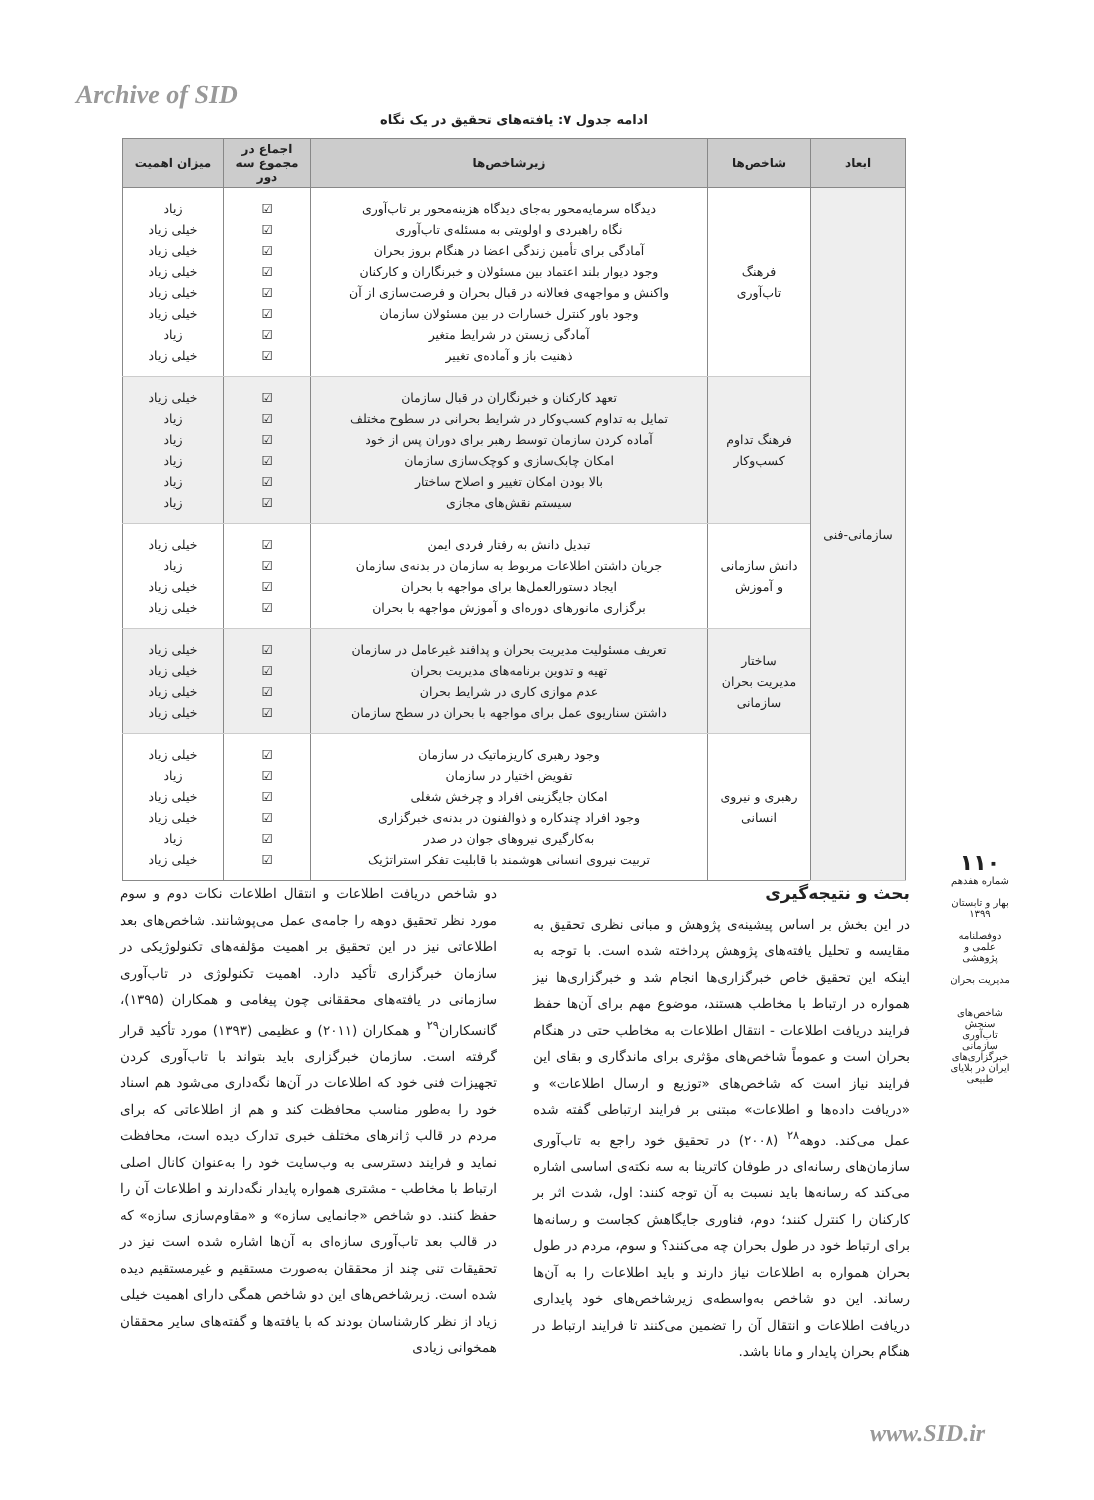Archive of SID
ادامه جدول ۷: یافته‌های تحقیق در یک نگاه
| ابعاد | شاخص‌ها | زیرشاخص‌ها | اجماع در مجموع سه دور | میزان اهمیت |
| --- | --- | --- | --- | --- |
| سازمانی-فنی | فرهنگ تاب‌آوری | دیدگاه سرمایه‌محور به‌جای دیدگاه هزینه‌محور بر تاب‌آوری نگاه راهبردی و اولویتی به مسئله‌ی تاب‌آوری آمادگی برای تأمین زندگی اعضا در هنگام بروز بحران وجود دیوار بلند اعتماد بین مسئولان و خبرنگاران و کارکنان واکنش و مواجهه‌ی فعالانه در قبال بحران و فرصت‌سازی از آن وجود باور کنترل خسارات در بین مسئولان سازمان آمادگی زیستن در شرایط متغیر ذهنیت باز و آماده‌ی تغییر | ☑ ☑ ☑ ☑ ☑ ☑ ☑ ☑ | زیاد خیلی زیاد خیلی زیاد خیلی زیاد خیلی زیاد خیلی زیاد زیاد خیلی زیاد |
| | فرهنگ تداوم کسب‌وکار | تعهد کارکنان و خبرنگاران در قبال سازمان تمایل به تداوم کسب‌وکار در شرایط بحرانی در سطوح مختلف آماده کردن سازمان توسط رهبر برای دوران پس از خود امکان چابک‌سازی و کوچک‌سازی سازمان بالا بودن امکان تغییر و اصلاح ساختار سیستم نقش‌های مجازی | ☑ ☑ ☑ ☑ ☑ ☑ | خیلی زیاد زیاد زیاد زیاد زیاد زیاد |
| | دانش سازمانی و آموزش | تبدیل دانش به رفتار فردی ایمن جریان داشتن اطلاعات مربوط به سازمان در بدنه‌ی سازمان ایجاد دستورالعمل‌ها برای مواجهه با بحران برگزاری مانورهای دوره‌ای و آموزش مواجهه با بحران | ☑ ☑ ☑ ☑ | خیلی زیاد زیاد خیلی زیاد خیلی زیاد |
| | ساختار مدیریت بحران سازمانی | تعریف مسئولیت مدیریت بحران و پدافند غیرعامل در سازمان تهیه و تدوین برنامه‌های مدیریت بحران عدم موازی کاری در شرایط بحران داشتن سناریوی عمل برای مواجهه با بحران در سطح سازمان | ☑ ☑ ☑ ☑ | خیلی زیاد خیلی زیاد خیلی زیاد خیلی زیاد |
| | رهبری و نیروی انسانی | وجود رهبری کاریزماتیک در سازمان تفویض اختیار در سازمان امکان جایگزینی افراد و چرخش شغلی وجود افراد چندکاره و ذوالفنون در بدنه‌ی خبرگزاری به‌کارگیری نیروهای جوان در صدر تربیت نیروی انسانی هوشمند با قابلیت تفکر استراتژیک | ☑ ☑ ☑ ☑ ☑ ☑ | خیلی زیاد زیاد خیلی زیاد خیلی زیاد زیاد خیلی زیاد |
بحث و نتیجه‌گیری
در این بخش بر اساس پیشینه‌ی پژوهش و مبانی نظری تحقیق به مقایسه و تحلیل یافته‌های پژوهش پرداخته شده است. با توجه به اینکه این تحقیق خاص خبرگزاری‌ها انجام شد و خبرگزاری‌ها نیز همواره در ارتباط با مخاطب هستند، موضوع مهم برای آن‌ها حفظ فرایند دریافت اطلاعات - انتقال اطلاعات به مخاطب حتی در هنگام بحران است و عموماً شاخص‌های مؤثری برای ماندگاری و بقای این فرایند نیاز است که شاخص‌های «توزیع و ارسال اطلاعات» و «دریافت داده‌ها و اطلاعات» مبتنی بر فرایند ارتباطی گفته شده عمل می‌کند. دوهه<sup>۲۸</sup> (۲۰۰۸) در تحقیق خود راجع به تاب‌آوری سازمان‌های رسانه‌ای در طوفان کاترینا به سه نکته‌ی اساسی اشاره می‌کند که رسانه‌ها باید نسبت به آن توجه کنند: اول، شدت اثر بر کارکنان را کنترل کنند؛ دوم، فناوری جایگاهش کجاست و رسانه‌ها برای ارتباط خود در طول بحران چه می‌کنند؟ و سوم، مردم در طول بحران همواره به اطلاعات نیاز دارند و باید اطلاعات را به آن‌ها رساند. این دو شاخص به‌واسطه‌ی زیرشاخص‌های خود پایداری دریافت اطلاعات و انتقال آن را تضمین می‌کنند تا فرایند ارتباط در هنگام بحران پایدار و مانا باشد.
دو شاخص دریافت اطلاعات و انتقال اطلاعات نکات دوم و سوم مورد نظر تحقیق دوهه را جامه‌ی عمل می‌پوشانند. شاخص‌های بعد اطلاعاتی نیز در این تحقیق بر اهمیت مؤلفه‌های تکنولوژیکی در سازمان خبرگزاری تأکید دارد. اهمیت تکنولوژی در تاب‌آوری سازمانی در یافته‌های محققانی چون پیغامی و همکاران (۱۳۹۵)، گانسکاران<sup>۲۹</sup> و همکاران (۲۰۱۱) و عظیمی (۱۳۹۳) مورد تأکید قرار گرفته است. سازمان خبرگزاری باید بتواند با تاب‌آوری کردن تجهیزات فنی خود که اطلاعات در آن‌ها نگه‌داری می‌شود هم اسناد خود را به‌طور مناسب محافظت کند و هم از اطلاعاتی که برای مردم در قالب ژانرهای مختلف خبری تدارک دیده است، محافظت نماید و فرایند دسترسی به وب‌سایت خود را به‌عنوان کانال اصلی ارتباط با مخاطب - مشتری همواره پایدار نگه‌دارند و اطلاعات آن را حفظ کنند. دو شاخص «جانمایی سازه» و «مقاوم‌سازی سازه» که در قالب بعد تاب‌آوری سازه‌ای به آن‌ها اشاره شده است نیز در تحقیقات تنی چند از محققان به‌صورت مستقیم و غیرمستقیم دیده شده است. زیرشاخص‌های این دو شاخص همگی دارای اهمیت خیلی زیاد از نظر کارشناسان بودند که با یافته‌ها و گفته‌های سایر محققان همخوانی زیادی
۱۱۰
شماره هفدهم
بهار و تابستان
۱۳۹۹
دوفصلنامه
علمی و پژوهشی
مدیریت بحران
شاخص‌های سنجش تاب‌آوری سازمانی خبرگزاری‌های ایران در بلایای طبیعی
www.SID.ir